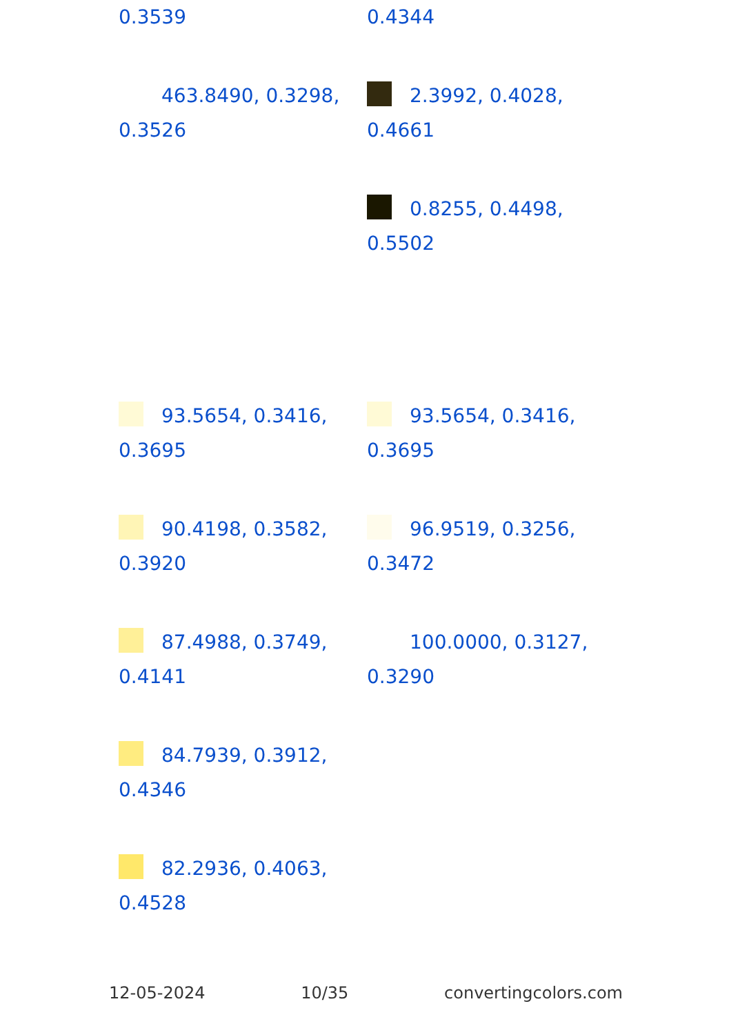0.3539
463.8490, 0.3298, 0.3526
93.5654, 0.3416, 0.3695
90.4198, 0.3582, 0.3920
87.4988, 0.3749, 0.4141
84.7939, 0.3912, 0.4346
82.2936, 0.4063, 0.4528
0.4344
2.3992, 0.4028, 0.4661
0.8255, 0.4498, 0.5502
93.5654, 0.3416, 0.3695
96.9519, 0.3256, 0.3472
100.0000, 0.3127, 0.3290
12-05-2024 10/35 convertingcolors.com